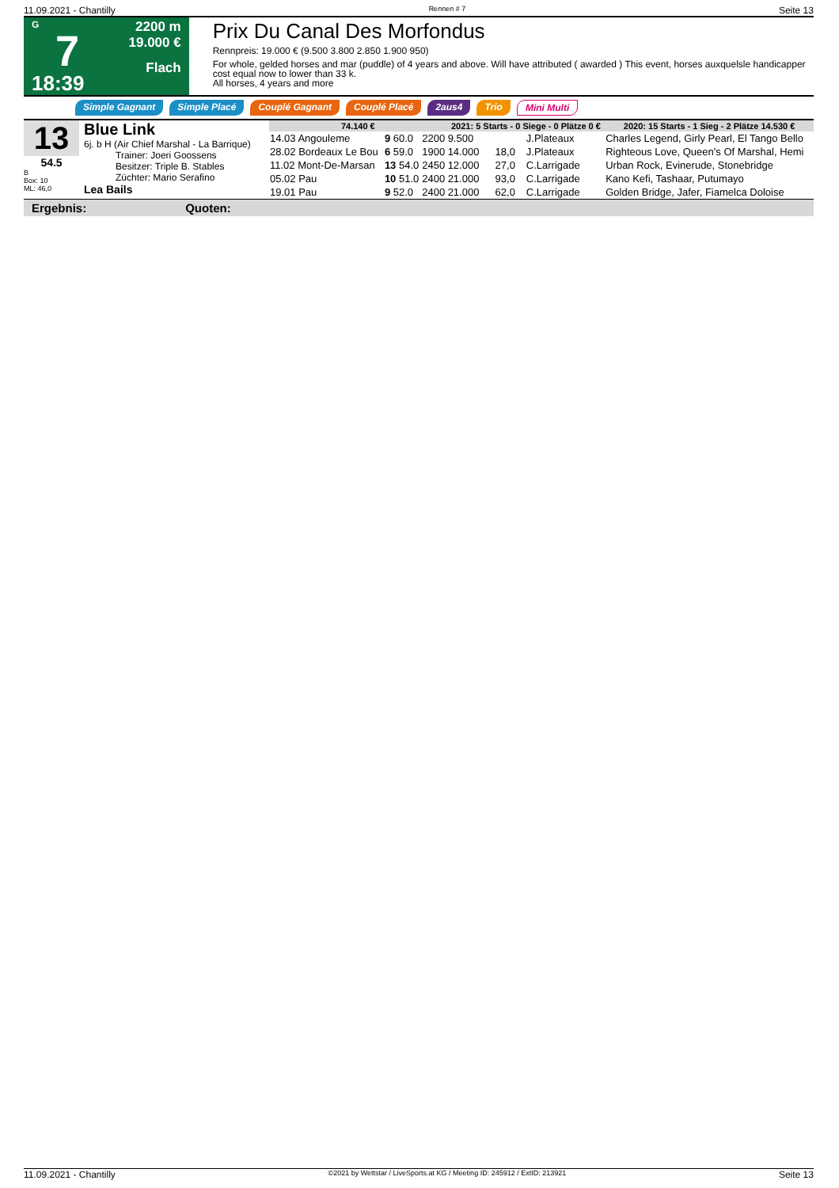11.09.2021 - Chantilly Rennen # 7 Seite 13
G
7
18:39
2200 m
19.000 €
Flach
Prix Du Canal Des Morfondus
Rennpreis: 19.000 € (9.500 3.800 2.850 1.900 950)
For whole, gelded horses and mar (puddle) of 4 years and above. Will have attributed ( awarded ) This event, horses auxquelsle handicapper cost equal now to lower than 33 k.
All horses, 4 years and more
Simple Gagnant Simple Placé Couplé Gagnant Couplé Placé 2aus4 Trio Mini Multi
13
54.5
B
Box: 10
ML: 46,0
Blue Link
6j. b H (Air Chief Marshal - La Barrique)
Trainer: Joeri Goossens
Besitzer: Triple B. Stables
Züchter: Mario Serafino
Lea Bails
| 74.140 € | | | 2021: 5 Starts - 0 Siege - 0 Plätze 0 € | | | 2020: 15 Starts - 1 Sieg - 2 Plätze 14.530 € |
| --- | --- | --- | --- | --- | --- | --- |
| 14.03 Angouleme | 9 60.0 | 2200 | 9.500 | | J.Plateaux | Charles Legend, Girly Pearl, El Tango Bello |
| 28.02 Bordeaux Le Bou | 6 59.0 | 1900 | 14.000 | 18,0 | J.Plateaux | Righteous Love, Queen's Of Marshal, Hemi |
| 11.02 Mont-De-Marsan | 13 54.0 | 2450 | 12.000 | 27,0 | C.Larrigade | Urban Rock, Evinerude, Stonebridge |
| 05.02 Pau | 10 51.0 | 2400 | 21.000 | 93,0 | C.Larrigade | Kano Kefi, Tashaar, Putumayo |
| 19.01 Pau | 9 52.0 | 2400 | 21.000 | 62,0 | C.Larrigade | Golden Bridge, Jafer, Fiamelca Doloise |
Ergebnis: Quoten:
11.09.2021 - Chantilly ©2021 by Wettstar / LiveSports.at KG / Meeting ID: 245912 / ExtID: 213921 Seite 13